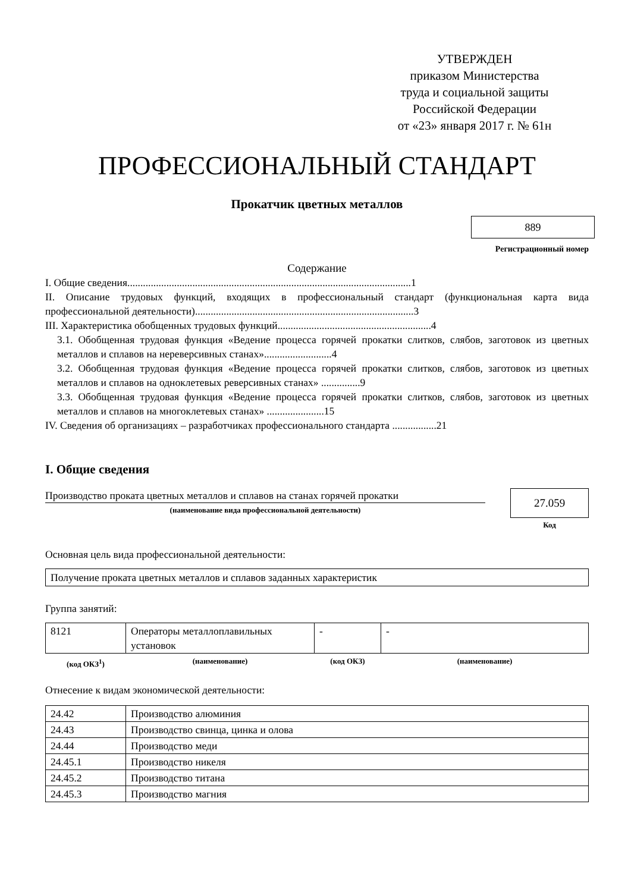УТВЕРЖДЕН
приказом Министерства
труда и социальной защиты
Российской Федерации
от «23» января 2017 г. № 61н
ПРОФЕССИОНАЛЬНЫЙ СТАНДАРТ
Прокатчик цветных металлов
889
Регистрационный номер
Содержание
I. Общие сведения.............................................................................................................1
II. Описание трудовых функций, входящих в профессиональный стандарт (функциональная карта вида профессиональной деятельности)....................................................................................3
III. Характеристика обобщенных трудовых функций...........................................................4
3.1. Обобщенная трудовая функция «Ведение процесса горячей прокатки слитков, слябов, заготовок из цветных металлов и сплавов на нереверсивных станах»..........................4
3.2. Обобщенная трудовая функция «Ведение процесса горячей прокатки слитков, слябов, заготовок из цветных металлов и сплавов на одноклетевых реверсивных станах» ...............9
3.3. Обобщенная трудовая функция «Ведение процесса горячей прокатки слитков, слябов, заготовок из цветных металлов и сплавов на многоклетевых станах» ......................15
IV. Сведения об организациях – разработчиках профессионального стандарта .................21
I. Общие сведения
Производство проката цветных металлов и сплавов на станах горячей прокатки
(наименование вида профессиональной деятельности)
27.059
Код
Основная цель вида профессиональной деятельности:
Получение проката цветных металлов и сплавов заданных характеристик
Группа занятий:
| 8121 | Операторы металлоплавильных установок | - | - |
| (код ОКЗ<sup>1</sup>) | (наименование) | (код ОКЗ) | (наименование) |
Отнесение к видам экономической деятельности:
| 24.42 | Производство алюминия |
| 24.43 | Производство свинца, цинка и олова |
| 24.44 | Производство меди |
| 24.45.1 | Производство никеля |
| 24.45.2 | Производство титана |
| 24.45.3 | Производство магния |